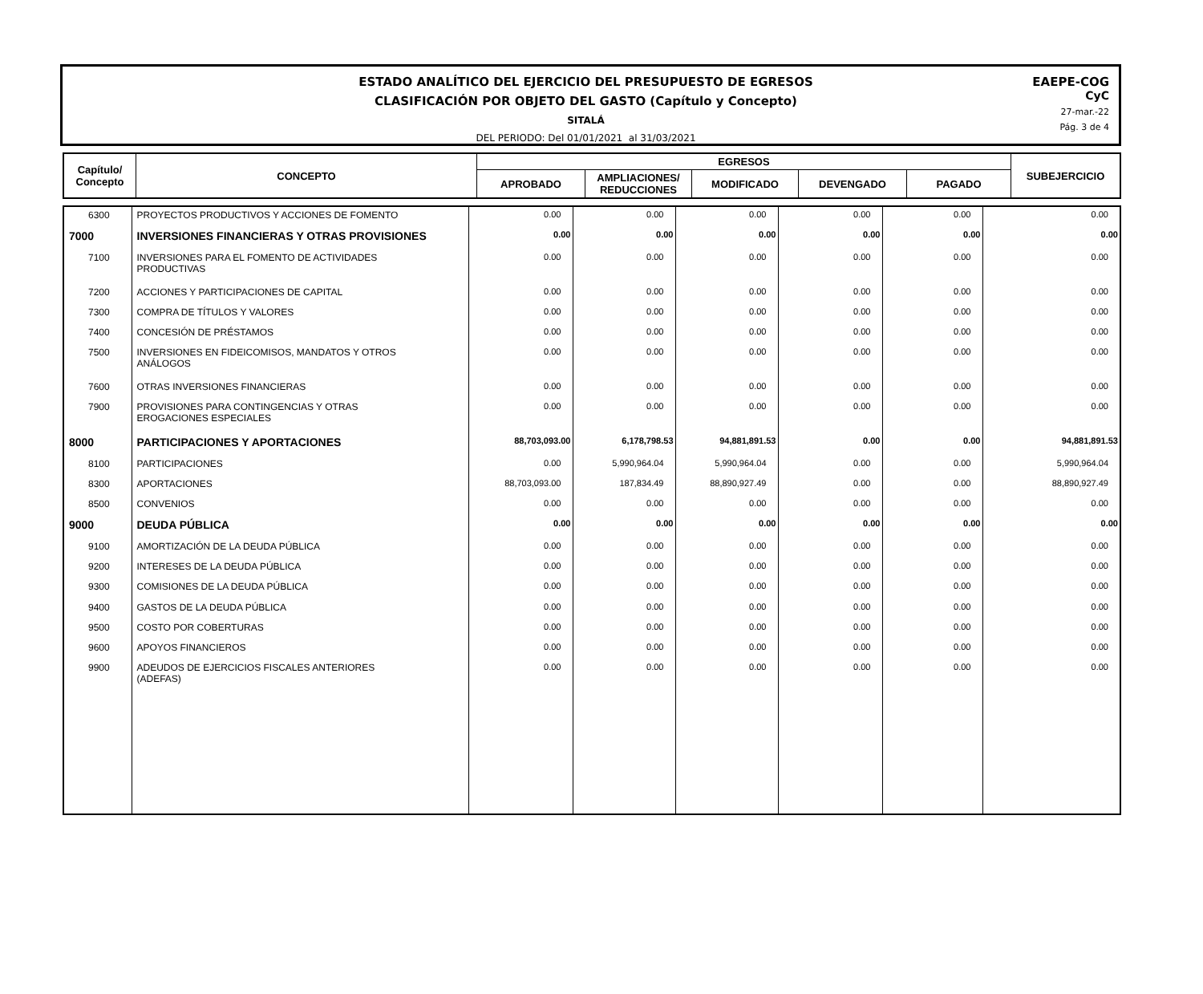ESTADO ANALÍTICO DEL EJERCICIO DEL PRESUPUESTO DE EGRESOS
CLASIFICACIÓN POR OBJETO DEL GASTO (Capítulo y Concepto)
SITALÁ
DEL PERIODO: Del 01/01/2021 al 31/03/2021
EAEPE-COG
CyC
27-mar.-22
Pág. 3 de 4
| Capítulo/ Concepto | CONCEPTO | EGRESOS | | | | | SUBEJERCICIO |
| --- | --- | --- | --- | --- | --- | --- | --- |
| | | APROBADO | AMPLIACIONES/ REDUCCIONES | MODIFICADO | DEVENGADO | PAGADO | |
| 6300 | PROYECTOS PRODUCTIVOS Y ACCIONES DE FOMENTO | 0.00 | 0.00 | 0.00 | 0.00 | 0.00 | 0.00 |
| 7000 | INVERSIONES FINANCIERAS Y OTRAS PROVISIONES | 0.00 | 0.00 | 0.00 | 0.00 | 0.00 | 0.00 |
| 7100 | INVERSIONES PARA EL FOMENTO DE ACTIVIDADES PRODUCTIVAS | 0.00 | 0.00 | 0.00 | 0.00 | 0.00 | 0.00 |
| 7200 | ACCIONES Y PARTICIPACIONES DE CAPITAL | 0.00 | 0.00 | 0.00 | 0.00 | 0.00 | 0.00 |
| 7300 | COMPRA DE TÍTULOS Y VALORES | 0.00 | 0.00 | 0.00 | 0.00 | 0.00 | 0.00 |
| 7400 | CONCESIÓN DE PRÉSTAMOS | 0.00 | 0.00 | 0.00 | 0.00 | 0.00 | 0.00 |
| 7500 | INVERSIONES EN FIDEICOMISOS, MANDATOS Y OTROS ANÁLOGOS | 0.00 | 0.00 | 0.00 | 0.00 | 0.00 | 0.00 |
| 7600 | OTRAS INVERSIONES FINANCIERAS | 0.00 | 0.00 | 0.00 | 0.00 | 0.00 | 0.00 |
| 7900 | PROVISIONES PARA CONTINGENCIAS Y OTRAS EROGACIONES ESPECIALES | 0.00 | 0.00 | 0.00 | 0.00 | 0.00 | 0.00 |
| 8000 | PARTICIPACIONES Y APORTACIONES | 88,703,093.00 | 6,178,798.53 | 94,881,891.53 | 0.00 | 0.00 | 94,881,891.53 |
| 8100 | PARTICIPACIONES | 0.00 | 5,990,964.04 | 5,990,964.04 | 0.00 | 0.00 | 5,990,964.04 |
| 8300 | APORTACIONES | 88,703,093.00 | 187,834.49 | 88,890,927.49 | 0.00 | 0.00 | 88,890,927.49 |
| 8500 | CONVENIOS | 0.00 | 0.00 | 0.00 | 0.00 | 0.00 | 0.00 |
| 9000 | DEUDA PÚBLICA | 0.00 | 0.00 | 0.00 | 0.00 | 0.00 | 0.00 |
| 9100 | AMORTIZACIÓN DE LA DEUDA PÚBLICA | 0.00 | 0.00 | 0.00 | 0.00 | 0.00 | 0.00 |
| 9200 | INTERESES DE LA DEUDA PÚBLICA | 0.00 | 0.00 | 0.00 | 0.00 | 0.00 | 0.00 |
| 9300 | COMISIONES DE LA DEUDA PÚBLICA | 0.00 | 0.00 | 0.00 | 0.00 | 0.00 | 0.00 |
| 9400 | GASTOS DE LA DEUDA PÚBLICA | 0.00 | 0.00 | 0.00 | 0.00 | 0.00 | 0.00 |
| 9500 | COSTO POR COBERTURAS | 0.00 | 0.00 | 0.00 | 0.00 | 0.00 | 0.00 |
| 9600 | APOYOS FINANCIEROS | 0.00 | 0.00 | 0.00 | 0.00 | 0.00 | 0.00 |
| 9900 | ADEUDOS DE EJERCICIOS FISCALES ANTERIORES (ADEFAS) | 0.00 | 0.00 | 0.00 | 0.00 | 0.00 | 0.00 |